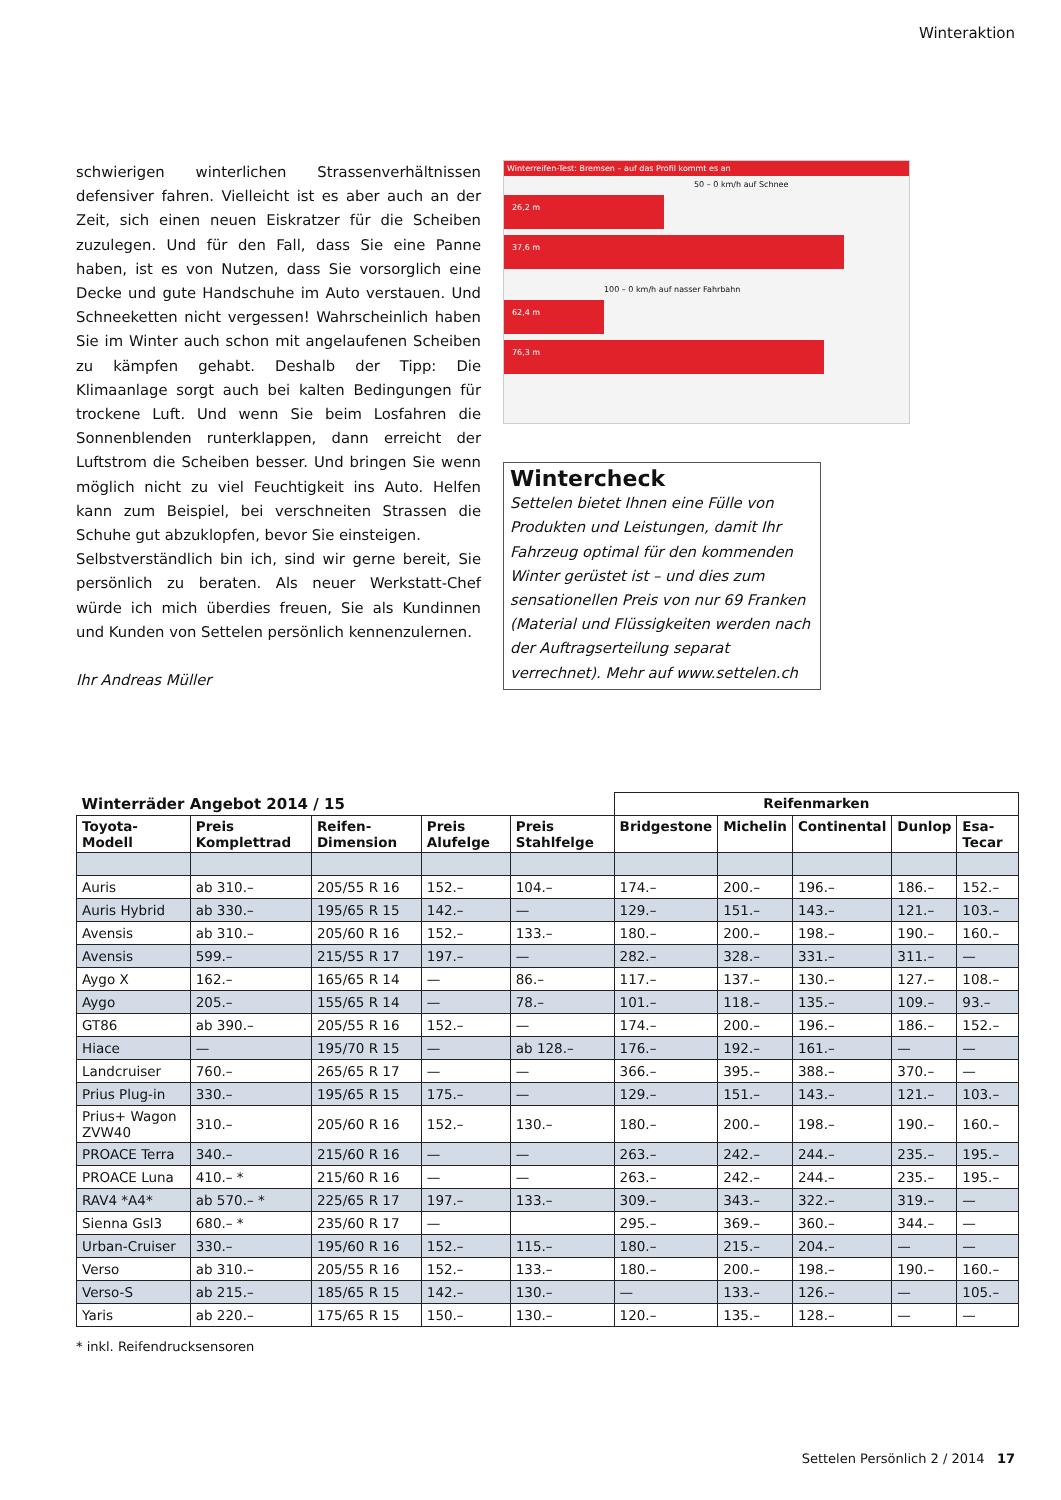Winteraktion
schwierigen winterlichen Strassenverhältnissen defensiver fahren. Vielleicht ist es aber auch an der Zeit, sich einen neuen Eiskratzer für die Scheiben zuzulegen. Und für den Fall, dass Sie eine Panne haben, ist es von Nutzen, dass Sie vorsorglich eine Decke und gute Handschuhe im Auto verstauen. Und Schneeketten nicht vergessen! Wahrscheinlich haben Sie im Winter auch schon mit angelaufenen Scheiben zu kämpfen gehabt. Deshalb der Tipp: Die Klimaanlage sorgt auch bei kalten Bedingungen für trockene Luft. Und wenn Sie beim Losfahren die Sonnenblenden runterklappen, dann erreicht der Luftstrom die Scheiben besser. Und bringen Sie wenn möglich nicht zu viel Feuchtigkeit ins Auto. Helfen kann zum Beispiel, bei verschneiten Strassen die Schuhe gut abzuklopfen, bevor Sie einsteigen.
Selbstverständlich bin ich, sind wir gerne bereit, Sie persönlich zu beraten. Als neuer Werkstatt-Chef würde ich mich überdies freuen, Sie als Kundinnen und Kunden von Settelen persönlich kennenzulernen.
Ihr Andreas Müller
Winterreifen-Test: Bremsen – auf das Profil kommt es an
50 – 0 km/h auf Schnee
26,2 m
37,6 m
100 – 0 km/h auf nasser Fahrbahn
62,4 m
76,3 m
Wintercheck
Settelen bietet Ihnen eine Fülle von Produkten und Leistungen, damit Ihr Fahrzeug optimal für den kommenden Winter gerüstet ist – und dies zum sensationellen Preis von nur 69 Franken (Material und Flüssigkeiten werden nach der Auftragserteilung separat verrechnet). Mehr auf www.settelen.ch
| Winterräder Angebot 2014 / 15 | | | | | Reifenmarken | | | | |
| --- | --- | --- | --- | --- | --- | --- | --- | --- | --- |
| Toyota-Modell | Preis Komplettrad | Reifen-Dimension | Preis Alufelge | Preis Stahlfelge | Bridgestone | Michelin | Continental | Dunlop | Esa-Tecar |
| Auris | ab 310.– | 205/55 R 16 | 152.– | 104.– | 174.– | 200.– | 196.– | 186.– | 152.– |
| Auris Hybrid | ab 330.– | 195/65 R 15 | 142.– | — | 129.– | 151.– | 143.– | 121.– | 103.– |
| Avensis | ab 310.– | 205/60 R 16 | 152.– | 133.– | 180.– | 200.– | 198.– | 190.– | 160.– |
| Avensis | 599.– | 215/55 R 17 | 197.– | — | 282.– | 328.– | 331.– | 311.– | — |
| Aygo X | 162.– | 165/65 R 14 | — | 86.– | 117.– | 137.– | 130.– | 127.– | 108.– |
| Aygo | 205.– | 155/65 R 14 | — | 78.– | 101.– | 118.– | 135.– | 109.– | 93.– |
| GT86 | ab 390.– | 205/55 R 16 | 152.– | — | 174.– | 200.– | 196.– | 186.– | 152.– |
| Hiace | — | 195/70 R 15 | — | ab 128.– | 176.– | 192.– | 161.– | — | — |
| Landcruiser | 760.– | 265/65 R 17 | — | — | 366.– | 395.– | 388.– | 370.– | — |
| Prius Plug-in | 330.– | 195/65 R 15 | 175.– | — | 129.– | 151.– | 143.– | 121.– | 103.– |
| Prius+ Wagon ZVW40 | 310.– | 205/60 R 16 | 152.– | 130.– | 180.– | 200.– | 198.– | 190.– | 160.– |
| PROACE Terra | 340.– | 215/60 R 16 | — | — | 263.– | 242.– | 244.– | 235.– | 195.– |
| PROACE Luna | 410.– * | 215/60 R 16 | — | — | 263.– | 242.– | 244.– | 235.– | 195.– |
| RAV4 *A4* | ab 570.– * | 225/65 R 17 | 197.– | 133.– | 309.– | 343.– | 322.– | 319.– | — |
| Sienna Gsl3 | 680.– * | 235/60 R 17 | — | | 295.– | 369.– | 360.– | 344.– | — |
| Urban-Cruiser | 330.– | 195/60 R 16 | 152.– | 115.– | 180.– | 215.– | 204.– | — | — |
| Verso | ab 310.– | 205/55 R 16 | 152.– | 133.– | 180.– | 200.– | 198.– | 190.– | 160.– |
| Verso-S | ab 215.– | 185/65 R 15 | 142.– | 130.– | — | 133.– | 126.– | — | 105.– |
| Yaris | ab 220.– | 175/65 R 15 | 150.– | 130.– | 120.– | 135.– | 128.– | — | — |
* inkl. Reifendrucksensoren
Settelen Persönlich 2 / 2014 17